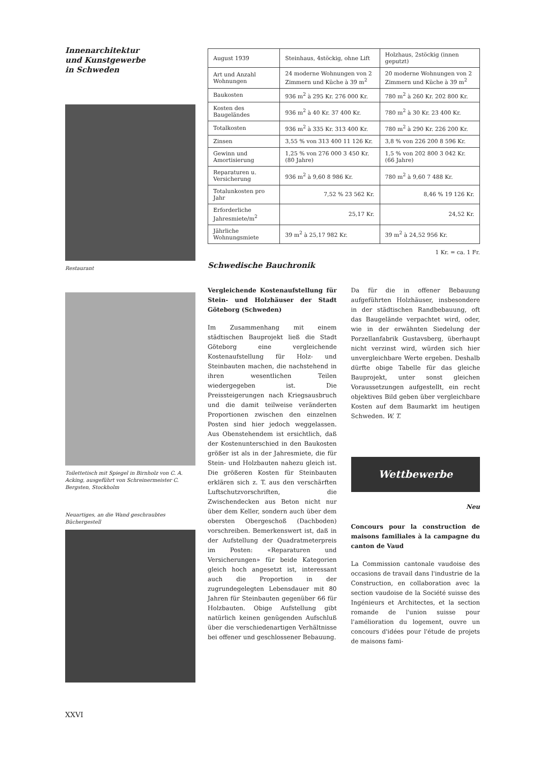Innenarchitektur
und Kunstgewerbe
in Schweden
Restaurant
Toilettetisch mit Spiegel in Birnholz von C. A. Acking, ausgeführt von Schreinermeister C. Bergsten, Stockholm
Neuartiges, an die Wand geschraubtes Büchergestell
| August 1939 | Steinhaus, 4stöckig, ohne Lift | Holzhaus, 2stöckig (innen geputzt) |
| --- | --- | --- |
| Art und Anzahl Wohnungen | 24 moderne Wohnungen von 2 Zimmern und Küche à 39 m<sup>2</sup> | 20 moderne Wohnungen von 2 Zimmern und Küche à 39 m<sup>2</sup> |
| Baukosten | 936 m<sup>2</sup> à 295 Kr. 276 000 Kr. | 780 m<sup>2</sup> à 260 Kr. 202 800 Kr. |
| Kosten des Baugeländes | 936 m<sup>2</sup> à 40 Kr. 37 400 Kr. | 780 m<sup>2</sup> à 30 Kr. 23 400 Kr. |
| Totalkosten | 936 m<sup>2</sup> à 335 Kr. 313 400 Kr. | 780 m<sup>2</sup> à 290 Kr. 226 200 Kr. |
| Zinsen | 3,55 % von 313 400 11 126 Kr. | 3,8 % von 226 200 8 596 Kr. |
| Gewinn und Amortisierung | 1,25 % von 276 000 3 450 Kr. (80 Jahre) | 1,5 % von 202 800 3 042 Kr. (66 Jahre) |
| Reparaturen u. Versicherung | 936 m<sup>2</sup> à 9,60 8 986 Kr. | 780 m<sup>2</sup> à 9,60 7 488 Kr. |
| Totalunkosten pro Jahr | 7,52 % 23 562 Kr. | 8,46 % 19 126 Kr. |
| Erforderliche Jahresmiete/m<sup>2</sup> | 25,17 Kr. | 24,52 Kr. |
| Jährliche Wohnungsmiete | 39 m<sup>2</sup> à 25,17 982 Kr. | 39 m<sup>2</sup> à 24,52 956 Kr. |
1 Kr. = ca. 1 Fr.
Schwedische Bauchronik
Vergleichende Kostenaufstellung für Stein- und Holzhäuser der Stadt Göteborg (Schweden)
Im Zusammenhang mit einem städtischen Bauprojekt ließ die Stadt Göteborg eine vergleichende Kostenaufstellung für Holz- und Steinbauten machen, die nachstehend in ihren wesentlichen Teilen wiedergegeben ist. Die Preissteigerungen nach Kriegsausbruch und die damit teilweise veränderten Proportionen zwischen den einzelnen Posten sind hier jedoch weggelassen. Aus Obenstehendem ist ersichtlich, daß der Kostenunterschied in den Baukosten größer ist als in der Jahresmiete, die für Stein- und Holzbauten nahezu gleich ist. Die größeren Kosten für Steinbauten erklären sich z. T. aus den verschärften Luftschutzvorschriften, die Zwischendecken aus Beton nicht nur über dem Keller, sondern auch über dem obersten Obergeschoß (Dachboden) vorschreiben. Bemerkenswert ist, daß in der Aufstellung der Quadratmeterpreis im Posten: «Reparaturen und Versicherungen» für beide Kategorien gleich hoch angesetzt ist, interessant auch die Proportion in der zugrundegelegten Lebensdauer mit 80 Jahren für Steinbauten gegenüber 66 für Holzbauten. Obige Aufstellung gibt natürlich keinen genügenden Aufschluß über die verschiedenartigen Verhältnisse bei offener und geschlossener Bebauung.
Da für die in offener Bebauung aufgeführten Holzhäuser, insbesondere in der städtischen Randbebauung, oft das Baugelände verpachtet wird, oder, wie in der erwähnten Siedelung der Porzellanfabrik Gustavsberg, überhaupt nicht verzinst wird, würden sich hier unvergleichbare Werte ergeben. Deshalb dürfte obige Tabelle für das gleiche Bauprojekt, unter sonst gleichen Voraussetzungen aufgestellt, ein recht objektives Bild geben über vergleichbare Kosten auf dem Baumarkt im heutigen Schweden. W. T.
Wettbewerbe
Neu
Concours pour la construction de maisons familiales à la campagne du canton de Vaud
La Commission cantonale vaudoise des occasions de travail dans l'industrie de la Construction, en collaboration avec la section vaudoise de la Société suisse des Ingénieurs et Architectes, et la section romande de l'union suisse pour l'amélioration du logement, ouvre un concours d'idées pour l'étude de projets de maisons fami-
XXVI